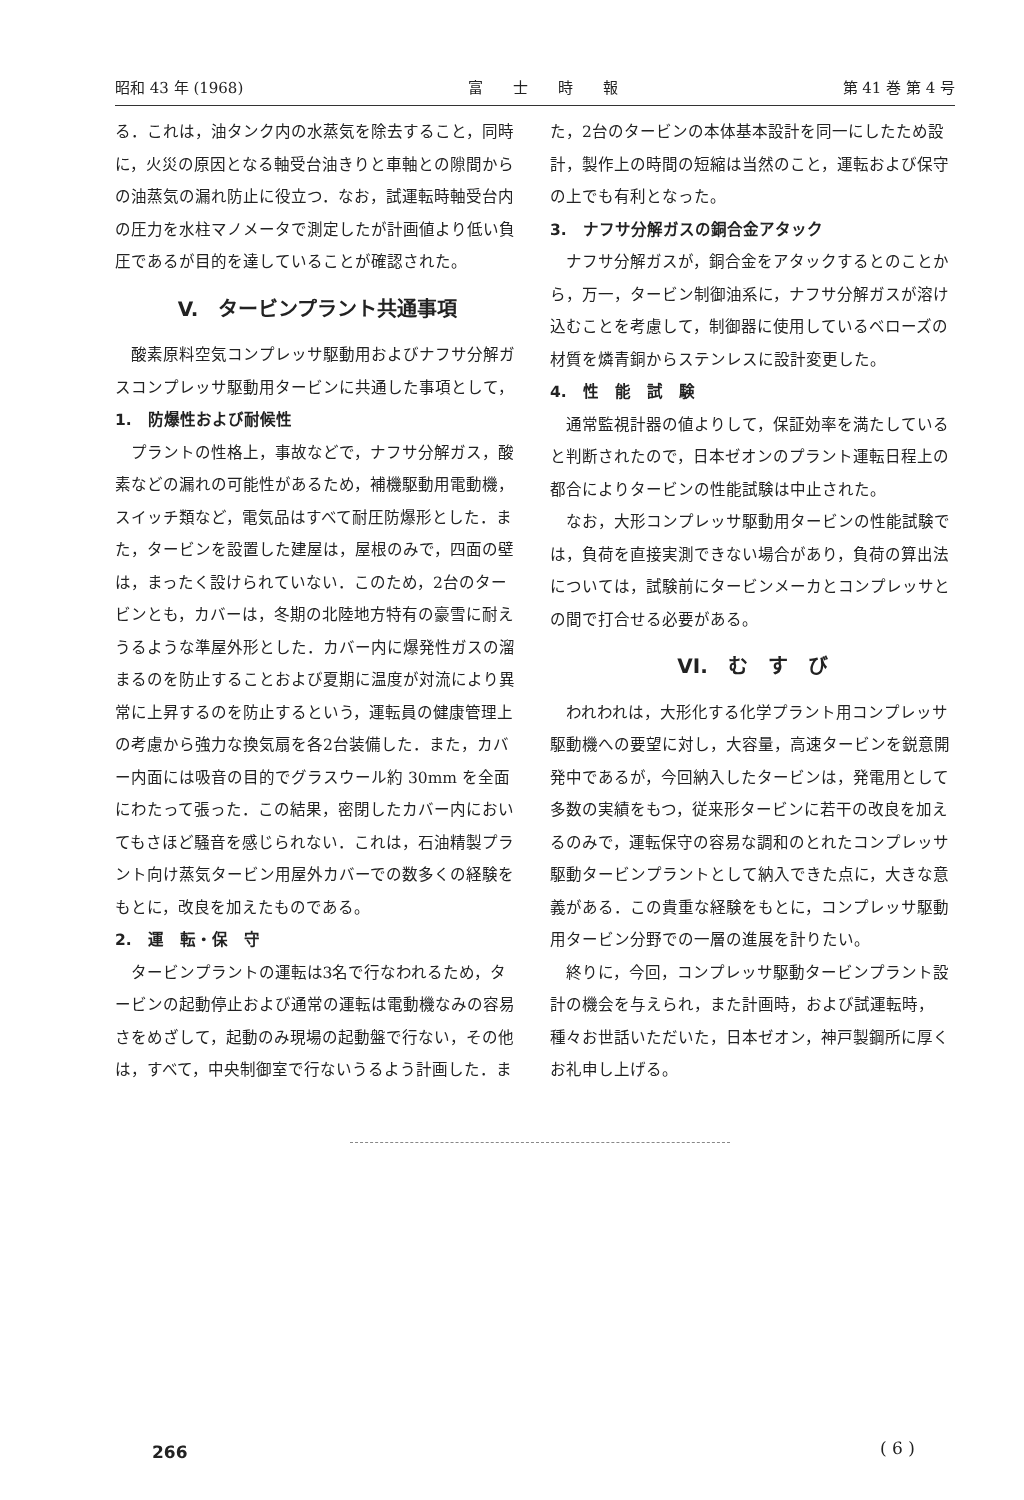昭和 43 年 (1968) 富　　士　　時　　報 第 41 巻 第 4 号
る．これは，油タンク内の水蒸気を除去すること，同時に，火災の原因となる軸受台油きりと車軸との隙間からの油蒸気の漏れ防止に役立つ．なお，試運転時軸受台内の圧力を水柱マノメータで測定したが計画値より低い負圧であるが目的を達していることが確認された。
V.　タービンプラント共通事項
酸素原料空気コンプレッサ駆動用およびナフサ分解ガスコンプレッサ駆動用タービンに共通した事項として，
1.　防爆性および耐候性
プラントの性格上，事故などで，ナフサ分解ガス，酸素などの漏れの可能性があるため，補機駆動用電動機，スイッチ類など，電気品はすべて耐圧防爆形とした．また，タービンを設置した建屋は，屋根のみで，四面の壁は，まったく設けられていない．このため，2台のタービンとも，カバーは，冬期の北陸地方特有の豪雪に耐えうるような準屋外形とした．カバー内に爆発性ガスの溜まるのを防止することおよび夏期に温度が対流により異常に上昇するのを防止するという，運転員の健康管理上の考慮から強力な換気扇を各2台装備した．また，カバー内面には吸音の目的でグラスウール約 30mm を全面にわたって張った．この結果，密閉したカバー内においてもさほど騒音を感じられない．これは，石油精製プラント向け蒸気タービン用屋外カバーでの数多くの経験をもとに，改良を加えたものである。
2.　運　転・保　守
タービンプラントの運転は3名で行なわれるため，タービンの起動停止および通常の運転は電動機なみの容易さをめざして，起動のみ現場の起動盤で行ない，その他は，すべて，中央制御室で行ないうるよう計画した．ま
た，2台のタービンの本体基本設計を同一にしたため設計，製作上の時間の短縮は当然のこと，運転および保守の上でも有利となった。
3.　ナフサ分解ガスの銅合金アタック
ナフサ分解ガスが，銅合金をアタックするとのことから，万一，タービン制御油系に，ナフサ分解ガスが溶け込むことを考慮して，制御器に使用しているベローズの材質を燐青銅からステンレスに設計変更した。
4.　性　能　試　験
通常監視計器の値よりして，保証効率を満たしていると判断されたので，日本ゼオンのプラント運転日程上の都合によりタービンの性能試験は中止された。
なお，大形コンプレッサ駆動用タービンの性能試験では，負荷を直接実測できない場合があり，負荷の算出法については，試験前にタービンメーカとコンプレッサとの間で打合せる必要がある。
VI.　む　す　び
われわれは，大形化する化学プラント用コンプレッサ駆動機への要望に対し，大容量，高速タービンを鋭意開発中であるが，今回納入したタービンは，発電用として多数の実績をもつ，従来形タービンに若干の改良を加えるのみで，運転保守の容易な調和のとれたコンプレッサ駆動タービンプラントとして納入できた点に，大きな意義がある．この貴重な経験をもとに，コンプレッサ駆動用タービン分野での一層の進展を計りたい。
終りに，今回，コンプレッサ駆動タービンプラント設計の機会を与えられ，また計画時，および試運転時，種々お世話いただいた，日本ゼオン，神戸製鋼所に厚くお礼申し上げる。
266 ( 6 )